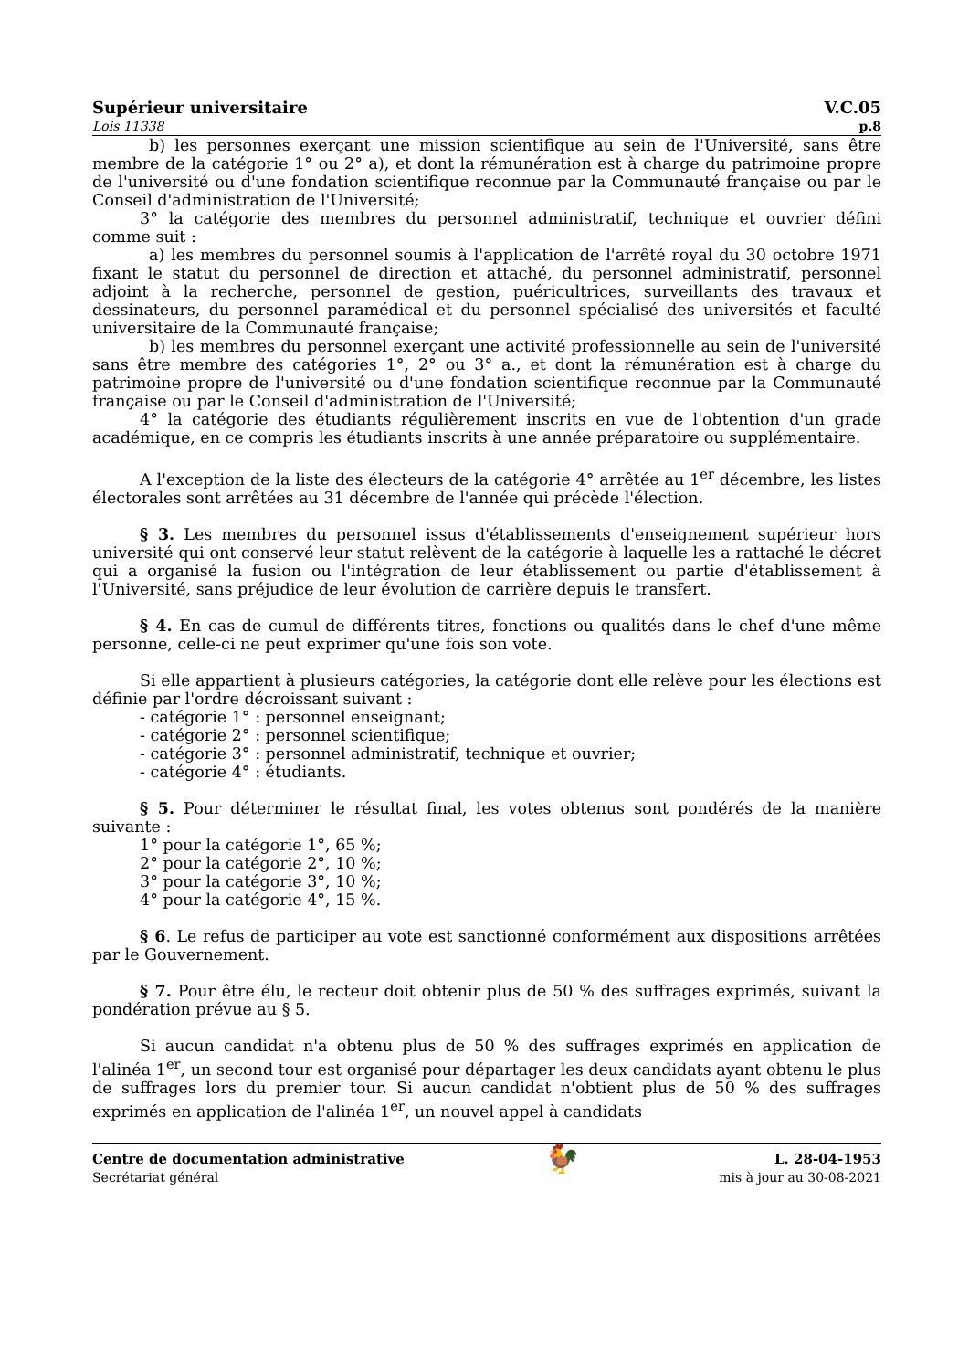Supérieur universitaire V.C.05
Lois 11338 p.8
b) les personnes exerçant une mission scientifique au sein de l'Université, sans être membre de la catégorie 1° ou 2° a), et dont la rémunération est à charge du patrimoine propre de l'université ou d'une fondation scientifique reconnue par la Communauté française ou par le Conseil d'administration de l'Université;
3° la catégorie des membres du personnel administratif, technique et ouvrier défini comme suit :
a) les membres du personnel soumis à l'application de l'arrêté royal du 30 octobre 1971 fixant le statut du personnel de direction et attaché, du personnel administratif, personnel adjoint à la recherche, personnel de gestion, puéricultrices, surveillants des travaux et dessinateurs, du personnel paramédical et du personnel spécialisé des universités et faculté universitaire de la Communauté française;
b) les membres du personnel exerçant une activité professionnelle au sein de l'université sans être membre des catégories 1°, 2° ou 3° a., et dont la rémunération est à charge du patrimoine propre de l'université ou d'une fondation scientifique reconnue par la Communauté française ou par le Conseil d'administration de l'Université;
4° la catégorie des étudiants régulièrement inscrits en vue de l'obtention d'un grade académique, en ce compris les étudiants inscrits à une année préparatoire ou supplémentaire.
A l'exception de la liste des électeurs de la catégorie 4° arrêtée au 1<sup>er</sup> décembre, les listes électorales sont arrêtées au 31 décembre de l'année qui précède l'élection.
§ 3. Les membres du personnel issus d'établissements d'enseignement supérieur hors université qui ont conservé leur statut relèvent de la catégorie à laquelle les a rattaché le décret qui a organisé la fusion ou l'intégration de leur établissement ou partie d'établissement à l'Université, sans préjudice de leur évolution de carrière depuis le transfert.
§ 4. En cas de cumul de différents titres, fonctions ou qualités dans le chef d'une même personne, celle-ci ne peut exprimer qu'une fois son vote.
Si elle appartient à plusieurs catégories, la catégorie dont elle relève pour les élections est définie par l'ordre décroissant suivant :
- catégorie 1° : personnel enseignant;
- catégorie 2° : personnel scientifique;
- catégorie 3° : personnel administratif, technique et ouvrier;
- catégorie 4° : étudiants.
§ 5. Pour déterminer le résultat final, les votes obtenus sont pondérés de la manière suivante :
1° pour la catégorie 1°, 65 %;
2° pour la catégorie 2°, 10 %;
3° pour la catégorie 3°, 10 %;
4° pour la catégorie 4°, 15 %.
§ 6. Le refus de participer au vote est sanctionné conformément aux dispositions arrêtées par le Gouvernement.
§ 7. Pour être élu, le recteur doit obtenir plus de 50 % des suffrages exprimés, suivant la pondération prévue au § 5.
Si aucun candidat n'a obtenu plus de 50 % des suffrages exprimés en application de l'alinéa 1<sup>er</sup>, un second tour est organisé pour départager les deux candidats ayant obtenu le plus de suffrages lors du premier tour. Si aucun candidat n'obtient plus de 50 % des suffrages exprimés en application de l'alinéa 1<sup>er</sup>, un nouvel appel à candidats
Centre de documentation administrative
Secrétariat général
🐓
L. 28-04-1953
mis à jour au 30-08-2021